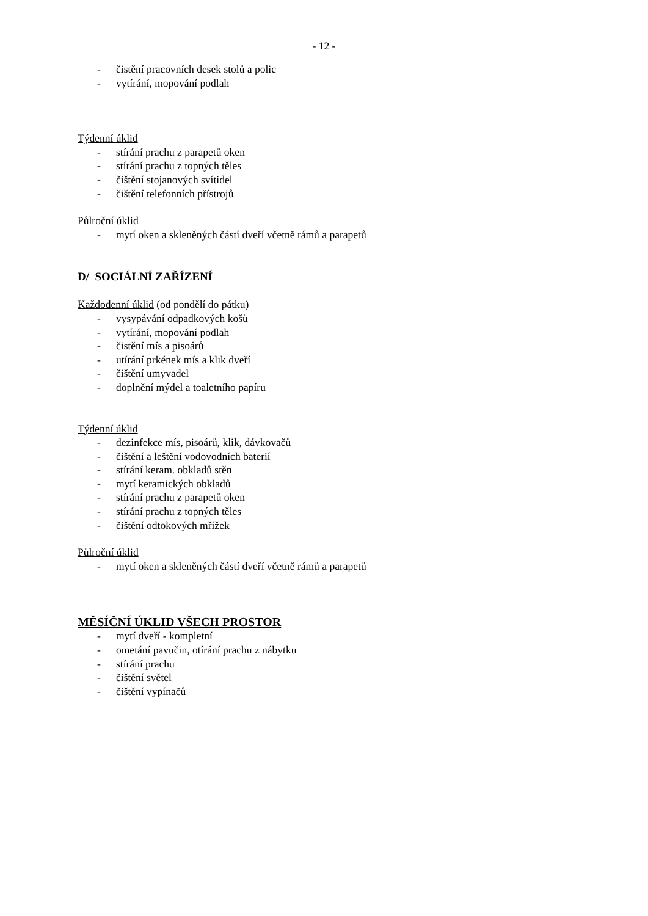- 12 -
- čistění pracovních desek stolů a polic
- vytírání, mopování podlah
Týdenní úklid
- stírání prachu z parapetů oken
- stírání prachu z topných těles
- čištění stojanových svítidel
- čištění telefonních přístrojů
Půlroční úklid
- mytí oken a skleněných částí dveří včetně rámů a parapetů
D/ SOCIÁLNÍ ZAŘÍZENÍ
Každodenní úklid (od pondělí do pátku)
- vysypávání odpadkových košů
- vytírání, mopování podlah
- čistění mís a pisoárů
- utírání prkének mís a klik dveří
- čištění umyvadel
- doplnění mýdel a toaletního papíru
Týdenní úklid
- dezinfekce mís, pisoárů, klik, dávkovačů
- čištění a leštění vodovodních baterií
- stírání keram. obkladů stěn
- mytí keramických obkladů
- stírání prachu z parapetů oken
- stírání prachu z topných těles
- čištění odtokových mřížek
Půlroční úklid
- mytí oken a skleněných částí dveří včetně rámů a parapetů
MĚSÍČNÍ ÚKLID VŠECH PROSTOR
- mytí dveří - kompletní
- ometání pavučin, otírání prachu z nábytku
- stírání prachu
- čištění světel
- čištění vypínačů